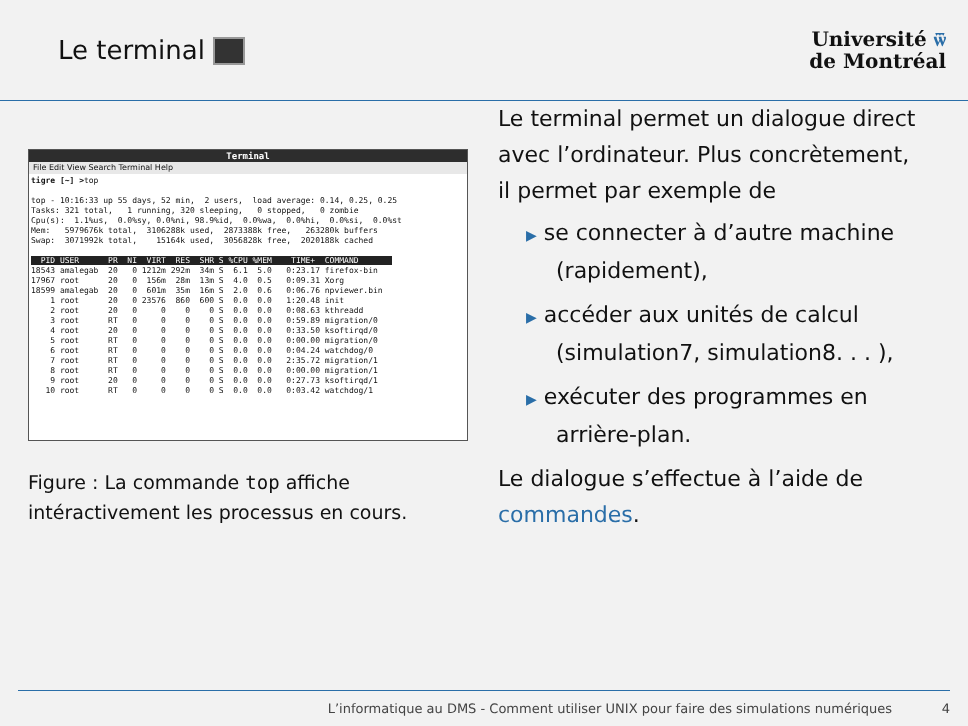Le terminal
Université ѿ
de Montréal
Terminal
File Edit View Search Terminal Help
tigre [~] >top

top - 10:16:33 up 55 days, 52 min,  2 users,  load average: 0.14, 0.25, 0.25
Tasks: 321 total,   1 running, 320 sleeping,   0 stopped,   0 zombie
Cpu(s):  1.1%us,  0.0%sy, 0.0%ni, 98.9%id,  0.0%wa,  0.0%hi,  0.0%si,  0.0%st
Mem:   5979676k total,  3106288k used,  2873388k free,   263280k buffers
Swap:  3071992k total,    15164k used,  3056828k free,  2020188k cached

  PID USER      PR  NI  VIRT  RES  SHR S %CPU %MEM    TIME+  COMMAND       
18543 amalegab  20   0 1212m 292m  34m S  6.1  5.0   0:23.17 firefox-bin
17967 root      20   0  156m  28m  13m S  4.0  0.5   0:09.31 Xorg
18599 amalegab  20   0  601m  35m  16m S  2.0  0.6   0:06.76 npviewer.bin
    1 root      20   0 23576  860  600 S  0.0  0.0   1:20.48 init
    2 root      20   0     0    0    0 S  0.0  0.0   0:08.63 kthreadd
    3 root      RT   0     0    0    0 S  0.0  0.0   0:59.89 migration/0
    4 root      20   0     0    0    0 S  0.0  0.0   0:33.50 ksoftirqd/0
    5 root      RT   0     0    0    0 S  0.0  0.0   0:00.00 migration/0
    6 root      RT   0     0    0    0 S  0.0  0.0   0:04.24 watchdog/0
    7 root      RT   0     0    0    0 S  0.0  0.0   2:35.72 migration/1
    8 root      RT   0     0    0    0 S  0.0  0.0   0:00.00 migration/1
    9 root      20   0     0    0    0 S  0.0  0.0   0:27.73 ksoftirqd/1
   10 root      RT   0     0    0    0 S  0.0  0.0   0:03.42 watchdog/1
Figure : La commande top affiche intéractivement les processus en cours.
Le terminal permet un dialogue direct avec l’ordinateur. Plus concrètement, il permet par exemple de
▶ se connecter à d’autre machine (rapidement),
▶ accéder aux unités de calcul (simulation7, simulation8. . . ),
▶ exécuter des programmes en arrière-plan.
Le dialogue s’effectue à l’aide de commandes.
L’informatique au DMS - Comment utiliser UNIX pour faire des simulations numériques 4